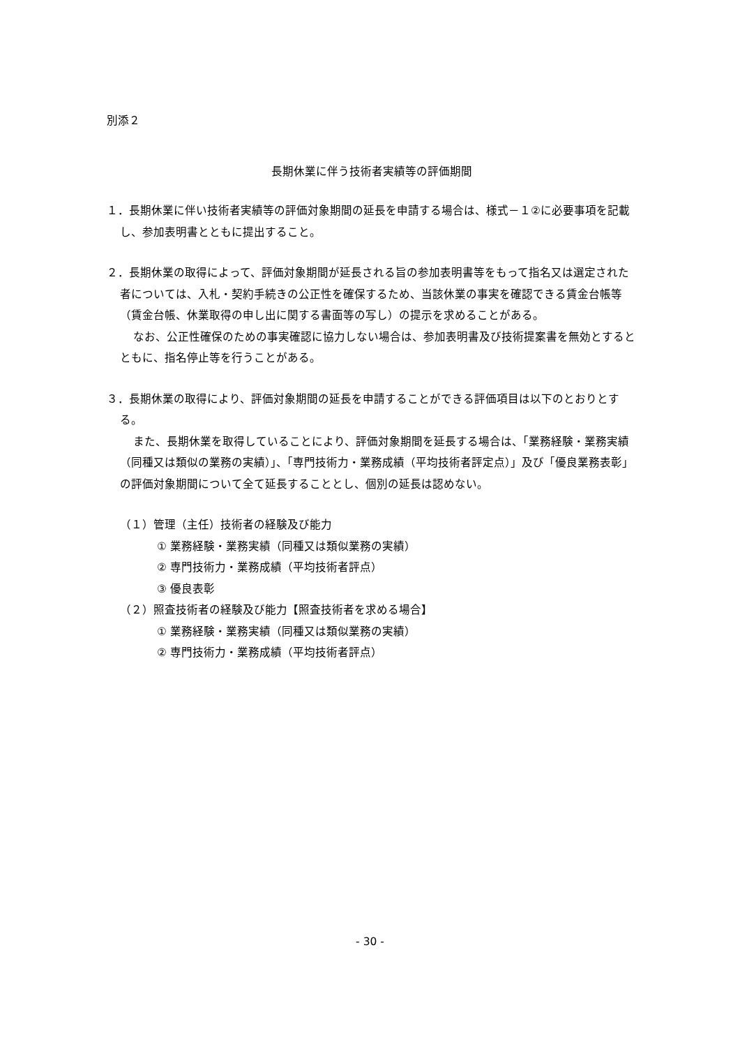別添２
長期休業に伴う技術者実績等の評価期間
１．長期休業に伴い技術者実績等の評価対象期間の延長を申請する場合は、様式－１②に必要事項を記載し、参加表明書とともに提出すること。
２．長期休業の取得によって、評価対象期間が延長される旨の参加表明書等をもって指名又は選定された者については、入札・契約手続きの公正性を確保するため、当該休業の事実を確認できる賃金台帳等（賃金台帳、休業取得の申し出に関する書面等の写し）の提示を求めることがある。
なお、公正性確保のための事実確認に協力しない場合は、参加表明書及び技術提案書を無効とするとともに、指名停止等を行うことがある。
３．長期休業の取得により、評価対象期間の延長を申請することができる評価項目は以下のとおりとする。
また、長期休業を取得していることにより、評価対象期間を延長する場合は、「業務経験・業務実績（同種又は類似の業務の実績）」、「専門技術力・業務成績（平均技術者評定点）」及び「優良業務表彰」の評価対象期間について全て延長することとし、個別の延長は認めない。
（１）管理（主任）技術者の経験及び能力
① 業務経験・業務実績（同種又は類似業務の実績）
② 専門技術力・業務成績（平均技術者評点）
③ 優良表彰
（２）照査技術者の経験及び能力【照査技術者を求める場合】
① 業務経験・業務実績（同種又は類似業務の実績）
② 専門技術力・業務成績（平均技術者評点）
- 30 -